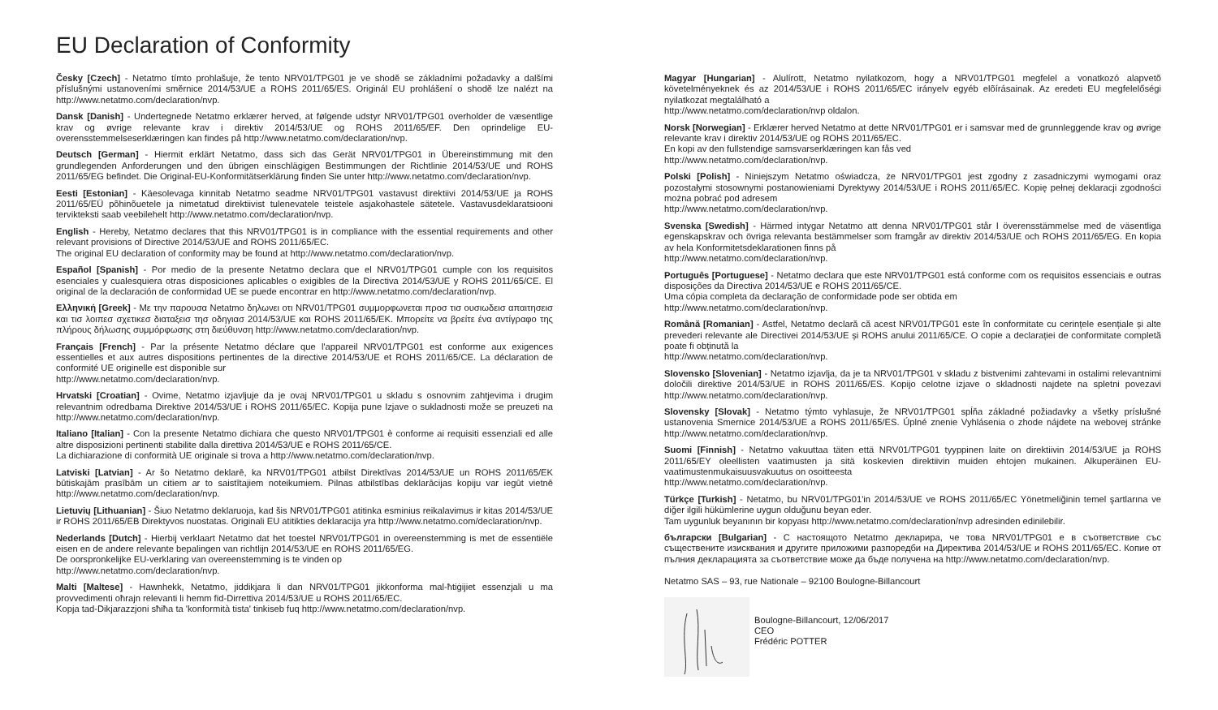EU Declaration of Conformity
Česky [Czech] - Netatmo tímto prohlašuje, že tento NRV01/TPG01 je ve shodě se základními požadavky a dalšími příslušnými ustanoveními směrnice 2014/53/UE a ROHS 2011/65/ES. Originál EU prohlášení o shodě lze nalézt na http://www.netatmo.com/declaration/nvp.
Dansk [Danish] - Undertegnede Netatmo erklærer herved, at følgende udstyr NRV01/TPG01 overholder de væsentlige krav og øvrige relevante krav i direktiv 2014/53/UE og ROHS 2011/65/EF. Den oprindelige EU-overensstemmelseserklæringen kan findes på http://www.netatmo.com/declaration/nvp.
Deutsch [German] - Hiermit erklärt Netatmo, dass sich das Gerät NRV01/TPG01 in Übereinstimmung mit den grundlegenden Anforderungen und den übrigen einschlägigen Bestimmungen der Richtlinie 2014/53/UE und ROHS 2011/65/EG befindet. Die Original-EU-Konformitätserklärung finden Sie unter http://www.netatmo.com/declaration/nvp.
Eesti [Estonian] - Käesolevaga kinnitab Netatmo seadme NRV01/TPG01 vastavust direktiivi 2014/53/UE ja ROHS 2011/65/EÜ põhinõuetele ja nimetatud direktiivist tulenevatele teistele asjakohastele sätetele. Vastavusdeklaratsiooni tervikteksti saab veebilehelt http://www.netatmo.com/declaration/nvp.
English - Hereby, Netatmo declares that this NRV01/TPG01 is in compliance with the essential requirements and other relevant provisions of Directive 2014/53/UE and ROHS 2011/65/EC.
The original EU declaration of conformity may be found at http://www.netatmo.com/declaration/nvp.
Español [Spanish] - Por medio de la presente Netatmo declara que el NRV01/TPG01 cumple con los requisitos esenciales y cualesquiera otras disposiciones aplicables o exigibles de la Directiva 2014/53/UE y ROHS 2011/65/CE. El original de la declaración de conformidad UE se puede encontrar en http://www.netatmo.com/declaration/nvp.
Ελληνική [Greek] - Με την παρουσα Netatmo δηλωνει οτι NRV01/TPG01 συμμορφωνεται προσ τισ ουσιωδεισ απαιτησεισ και τισ λοιπεσ σχετικεσ διαταξεισ τησ οδηγιασ 2014/53/UE και ROHS 2011/65/EK. Μπορείτε να βρείτε ένα αντίγραφο της πλήρους δήλωσης συμμόρφωσης στη διεύθυνση http://www.netatmo.com/declaration/nvp.
Français [French] - Par la présente Netatmo déclare que l'appareil NRV01/TPG01 est conforme aux exigences essentielles et aux autres dispositions pertinentes de la directive 2014/53/UE et ROHS 2011/65/CE. La déclaration de conformité UE originelle est disponible sur
http://www.netatmo.com/declaration/nvp.
Hrvatski [Croatian] - Ovime, Netatmo izjavljuje da je ovaj NRV01/TPG01 u skladu s osnovnim zahtjevima i drugim relevantnim odredbama Direktive 2014/53/UE i ROHS 2011/65/EC. Kopija pune Izjave o sukladnosti može se preuzeti na http://www.netatmo.com/declaration/nvp.
Italiano [Italian] - Con la presente Netatmo dichiara che questo NRV01/TPG01 è conforme ai requisiti essenziali ed alle altre disposizioni pertinenti stabilite dalla direttiva 2014/53/UE e ROHS 2011/65/CE.
La dichiarazione di conformità UE originale si trova a http://www.netatmo.com/declaration/nvp.
Latviski [Latvian] - Ar šo Netatmo deklarē, ka NRV01/TPG01 atbilst Direktīvas 2014/53/UE un ROHS 2011/65/EK būtiskajām prasībām un citiem ar to saistītajiem noteikumiem. Pilnas atbilstības deklarācijas kopiju var iegūt vietnē http://www.netatmo.com/declaration/nvp.
Lietuvių [Lithuanian] - Šiuo Netatmo deklaruoja, kad šis NRV01/TPG01 atitinka esminius reikalavimus ir kitas 2014/53/UE ir ROHS 2011/65/EB Direktyvos nuostatas. Originali EU atitikties deklaracija yra http://www.netatmo.com/declaration/nvp.
Nederlands [Dutch] - Hierbij verklaart Netatmo dat het toestel NRV01/TPG01 in overeenstemming is met de essentiële eisen en de andere relevante bepalingen van richtlijn 2014/53/UE en ROHS 2011/65/EG.
De oorspronkelijke EU-verklaring van overeenstemming is te vinden op
http://www.netatmo.com/declaration/nvp.
Malti [Maltese] - Hawnhekk, Netatmo, jiddikjara li dan NRV01/TPG01 jikkonforma mal-ħtiġijiet essenzjali u ma provvedimenti oħrajn relevanti li hemm fid-Dirrettiva 2014/53/UE u ROHS 2011/65/EC.
Kopja tad-Dikjarazzjoni sħiħa ta 'konformità tista' tinkiseb fuq http://www.netatmo.com/declaration/nvp.
Magyar [Hungarian] - Alulírott, Netatmo nyilatkozom, hogy a NRV01/TPG01 megfelel a vonatkozó alapvetõ követelményeknek és az 2014/53/UE i ROHS 2011/65/EC irányelv egyéb elõírásainak. Az eredeti EU megfelelőségi nyilatkozat megtalálható a
http://www.netatmo.com/declaration/nvp oldalon.
Norsk [Norwegian] - Erklærer herved Netatmo at dette NRV01/TPG01 er i samsvar med de grunnleggende krav og øvrige relevante krav i direktiv 2014/53/UE og ROHS 2011/65/EC.
En kopi av den fullstendige samsvarserklæringen kan fås ved
http://www.netatmo.com/declaration/nvp.
Polski [Polish] - Niniejszym Netatmo oświadcza, że NRV01/TPG01 jest zgodny z zasadniczymi wymogami oraz pozostałymi stosownymi postanowieniami Dyrektywy 2014/53/UE i ROHS 2011/65/EC. Kopię pełnej deklaracji zgodności można pobrać pod adresem
http://www.netatmo.com/declaration/nvp.
Svenska [Swedish] - Härmed intygar Netatmo att denna NRV01/TPG01 står I överensstämmelse med de väsentliga egenskapskrav och övriga relevanta bestämmelser som framgår av direktiv 2014/53/UE och ROHS 2011/65/EG. En kopia av hela Konformitetsdeklarationen finns på
http://www.netatmo.com/declaration/nvp.
Português [Portuguese] - Netatmo declara que este NRV01/TPG01 está conforme com os requisitos essenciais e outras disposições da Directiva 2014/53/UE e ROHS 2011/65/CE.
Uma cópia completa da declaração de conformidade pode ser obtida em
http://www.netatmo.com/declaration/nvp.
Română [Romanian] - Astfel, Netatmo declară că acest NRV01/TPG01 este în conformitate cu cerințele esențiale și alte prevederi relevante ale Directivei 2014/53/UE și ROHS anului 2011/65/CE. O copie a declarației de conformitate completă poate fi obținută la
http://www.netatmo.com/declaration/nvp.
Slovensko [Slovenian] - Netatmo izjavlja, da je ta NRV01/TPG01 v skladu z bistvenimi zahtevami in ostalimi relevantnimi določili direktive 2014/53/UE in ROHS 2011/65/ES. Kopijo celotne izjave o skladnosti najdete na spletni povezavi http://www.netatmo.com/declaration/nvp.
Slovensky [Slovak] - Netatmo týmto vyhlasuje, že NRV01/TPG01 spĺňa základné požiadavky a všetky príslušné ustanovenia Smernice 2014/53/UE a ROHS 2011/65/ES. Úplné znenie Vyhlásenia o zhode nájdete na webovej stránke http://www.netatmo.com/declaration/nvp.
Suomi [Finnish] - Netatmo vakuuttaa täten että NRV01/TPG01 tyyppinen laite on direktiivin 2014/53/UE ja ROHS 2011/65/EY oleellisten vaatimusten ja sitä koskevien direktiivin muiden ehtojen mukainen. Alkuperäinen EU-vaatimustenmukaisuusvakuutus on osoitteesta
http://www.netatmo.com/declaration/nvp.
Türkçe [Turkish] - Netatmo, bu NRV01/TPG01'in 2014/53/UE ve ROHS 2011/65/EC Yönetmeliğinin temel şartlarına ve diğer ilgili hükümlerine uygun olduğunu beyan eder.
Tam uygunluk beyanının bir kopyası http://www.netatmo.com/declaration/nvp adresinden edinilebilir.
български [Bulgarian] - С настоящото Netatmo декларира, че това NRV01/TPG01 е в съответствие със съществените изисквания и другите приложими разпоредби на Директива 2014/53/UE и ROHS 2011/65/EC. Копие от пълния декларацията за съответствие може да бъде получена на http://www.netatmo.com/declaration/nvp.
Netatmo SAS – 93, rue Nationale – 92100 Boulogne-Billancourt
Boulogne-Billancourt, 12/06/2017
CEO
Frédéric POTTER